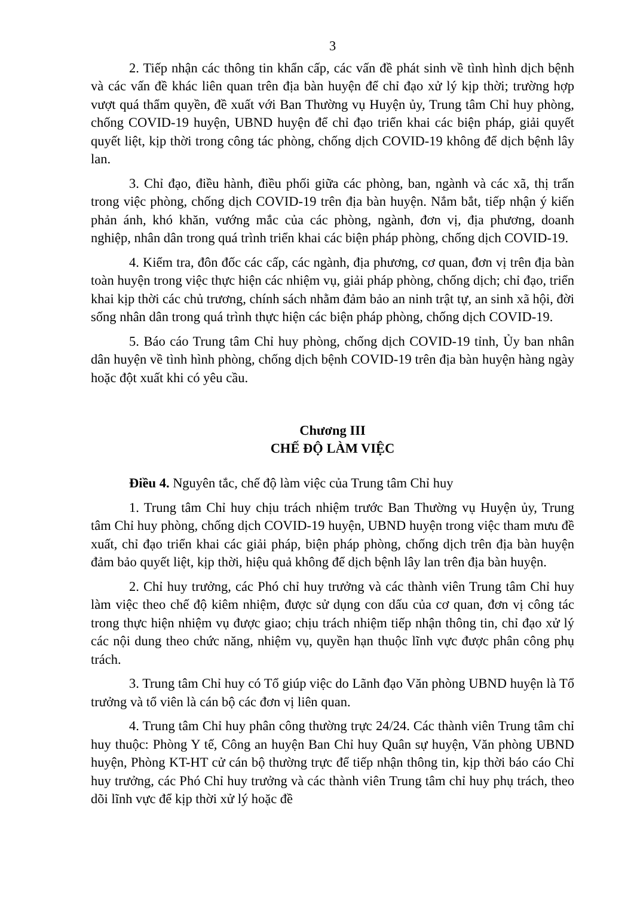3
2. Tiếp nhận các thông tin khẩn cấp, các vấn đề phát sinh về tình hình dịch bệnh và các vấn đề khác liên quan trên địa bàn huyện để chỉ đạo xử lý kịp thời; trường hợp vượt quá thẩm quyền, đề xuất với Ban Thường vụ Huyện ủy, Trung tâm Chỉ huy phòng, chống COVID-19 huyện, UBND huyện để chỉ đạo triển khai các biện pháp, giải quyết quyết liệt, kịp thời trong công tác phòng, chống dịch COVID-19 không để dịch bệnh lây lan.
3. Chỉ đạo, điều hành, điều phối giữa các phòng, ban, ngành và các xã, thị trấn trong việc phòng, chống dịch COVID-19 trên địa bàn huyện. Nắm bắt, tiếp nhận ý kiến phản ánh, khó khăn, vướng mắc của các phòng, ngành, đơn vị, địa phương, doanh nghiệp, nhân dân trong quá trình triển khai các biện pháp phòng, chống dịch COVID-19.
4. Kiểm tra, đôn đốc các cấp, các ngành, địa phương, cơ quan, đơn vị trên địa bàn toàn huyện trong việc thực hiện các nhiệm vụ, giải pháp phòng, chống dịch; chỉ đạo, triển khai kịp thời các chủ trương, chính sách nhằm đảm bảo an ninh trật tự, an sinh xã hội, đời sống nhân dân trong quá trình thực hiện các biện pháp phòng, chống dịch COVID-19.
5. Báo cáo Trung tâm Chỉ huy phòng, chống dịch COVID-19 tỉnh, Ủy ban nhân dân huyện về tình hình phòng, chống dịch bệnh COVID-19 trên địa bàn huyện hàng ngày hoặc đột xuất khi có yêu cầu.
Chương III
CHẾ ĐỘ LÀM VIỆC
Điều 4. Nguyên tắc, chế độ làm việc của Trung tâm Chỉ huy
1. Trung tâm Chỉ huy chịu trách nhiệm trước Ban Thường vụ Huyện ủy, Trung tâm Chỉ huy phòng, chống dịch COVID-19 huyện, UBND huyện trong việc tham mưu đề xuất, chỉ đạo triển khai các giải pháp, biện pháp phòng, chống dịch trên địa bàn huyện đảm bảo quyết liệt, kịp thời, hiệu quả không để dịch bệnh lây lan trên địa bàn huyện.
2. Chỉ huy trưởng, các Phó chỉ huy trưởng và các thành viên Trung tâm Chỉ huy làm việc theo chế độ kiêm nhiệm, được sử dụng con dấu của cơ quan, đơn vị công tác trong thực hiện nhiệm vụ được giao; chịu trách nhiệm tiếp nhận thông tin, chỉ đạo xử lý các nội dung theo chức năng, nhiệm vụ, quyền hạn thuộc lĩnh vực được phân công phụ trách.
3. Trung tâm Chỉ huy có Tổ giúp việc do Lãnh đạo Văn phòng UBND huyện là Tổ trưởng và tổ viên là cán bộ các đơn vị liên quan.
4. Trung tâm Chỉ huy phân công thường trực 24/24. Các thành viên Trung tâm chỉ huy thuộc: Phòng Y tế, Công an huyện Ban Chỉ huy Quân sự huyện, Văn phòng UBND huyện, Phòng KT-HT cử cán bộ thường trực để tiếp nhận thông tin, kịp thời báo cáo Chỉ huy trưởng, các Phó Chỉ huy trưởng và các thành viên Trung tâm chỉ huy phụ trách, theo dõi lĩnh vực để kịp thời xử lý hoặc đề